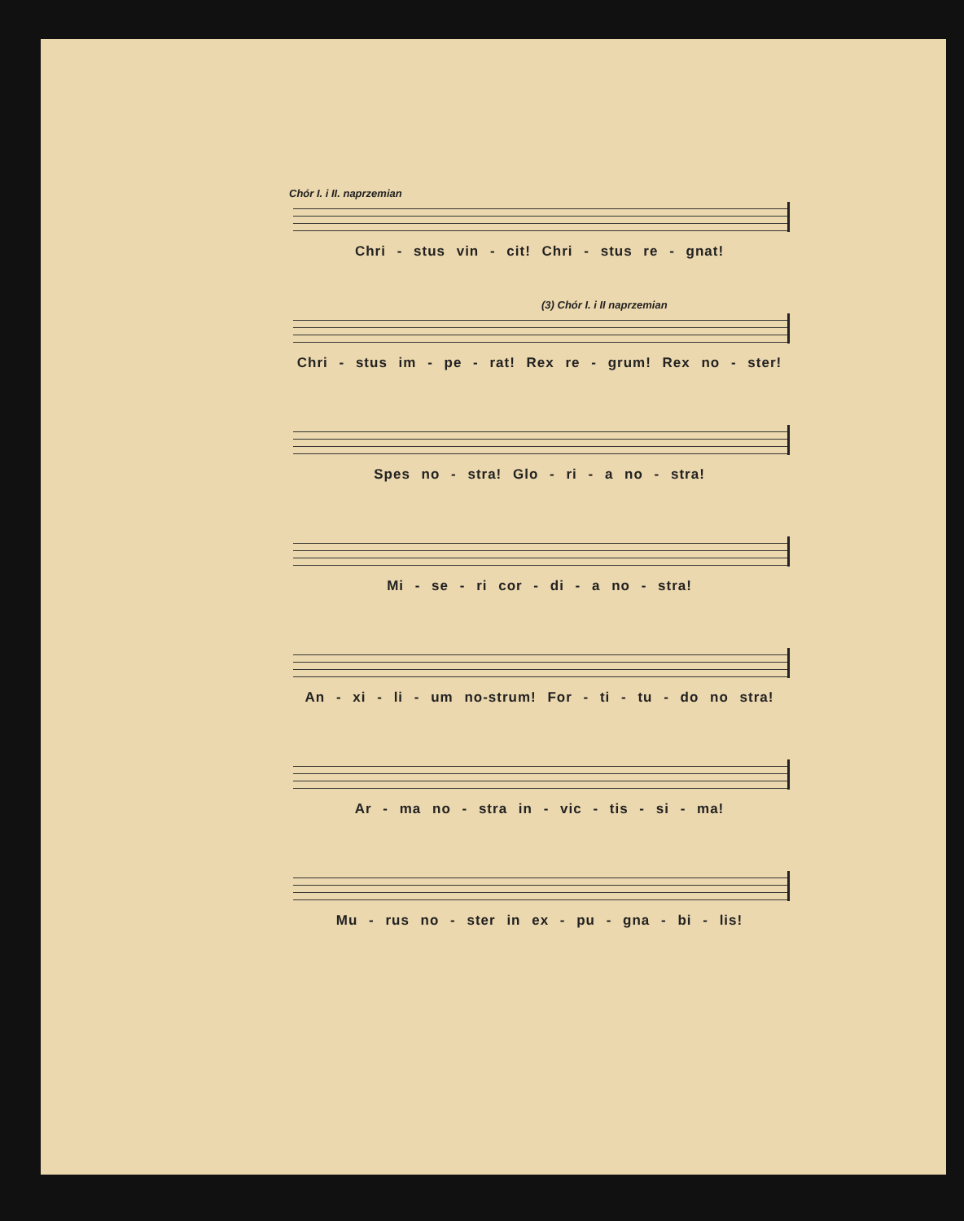Chór I. i II. naprzemian
Chri - stus vin - cit! Chri - stus re - gnat!
(3) Chór I. i II naprzemian
Chri - stus im - pe - rat! Rex re - grum! Rex no - ster!
Spes no - stra! Glo - ri - a no - stra!
Mi - se - ri cor - di - a no - stra!
An - xi - li - um no-strum! For - ti - tu - do no stra!
Ar - ma no - stra in - vic - tis - si - ma!
Mu - rus no - ster in ex - pu - gna - bi - lis!